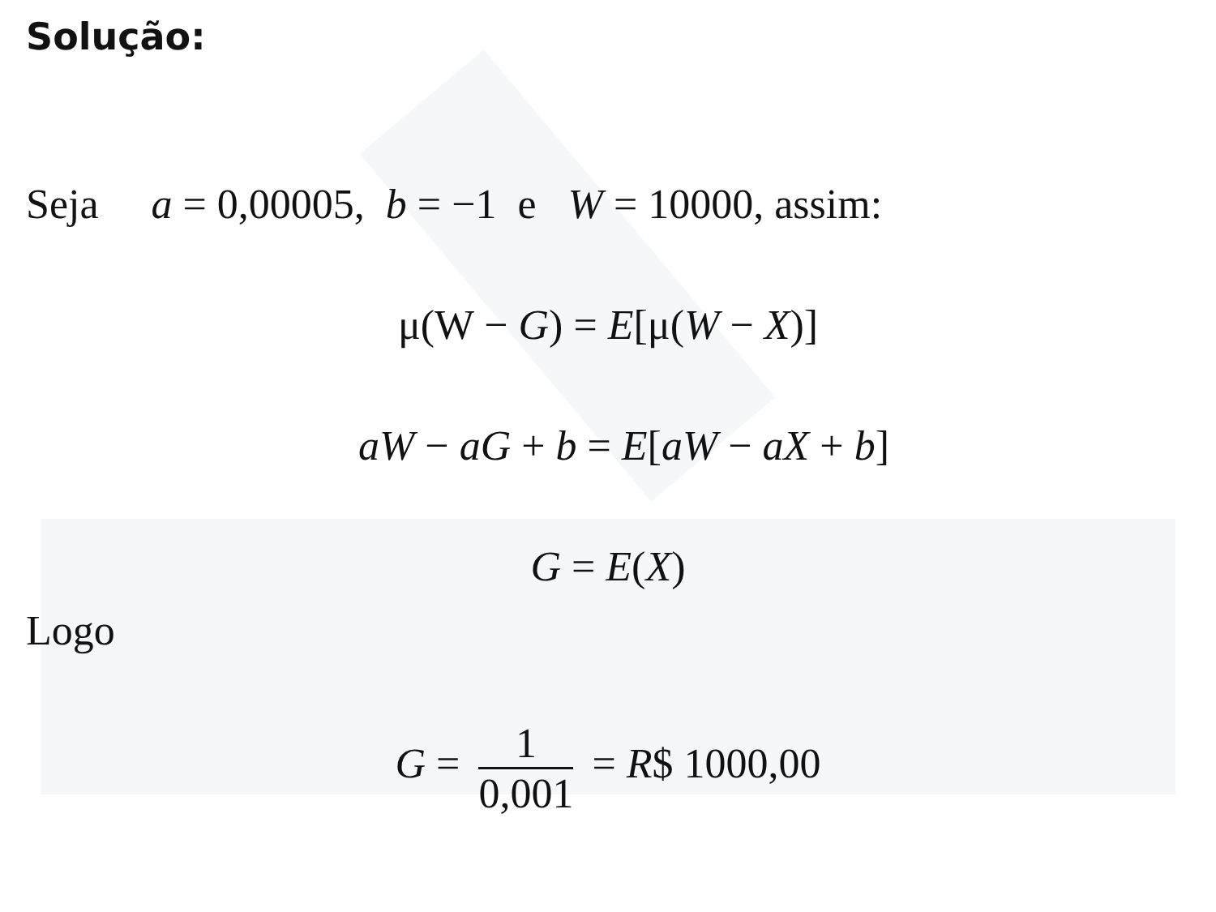Solução:
Seja a = 0,00005, b = −1 e W = 10000, assim:
μ(W − G) = E[μ(W − X)]
aW − aG + b = E[aW − aX + b]
G = E(X)
Logo
G = 1 0,001 = R$ 1000,00